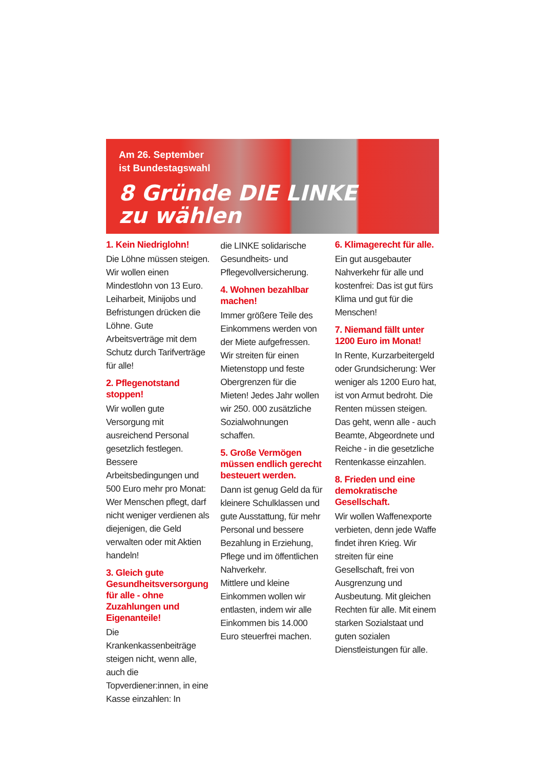Am 26. September
ist Bundestagswahl
8 Gründe DIE LINKE
zu wählen
1. Kein Niedriglohn!
Die Löhne müssen steigen. Wir wollen einen Mindestlohn von 13 Euro. Leiharbeit, Minijobs und Befristungen drücken die Löhne. Gute Arbeitsverträge mit dem Schutz durch Tarifverträge für alle!
2. Pflegenotstand stoppen!
Wir wollen gute Versorgung mit ausreichend Personal gesetzlich festlegen. Bessere Arbeitsbedingungen und 500 Euro mehr pro Monat: Wer Menschen pflegt, darf nicht weniger verdienen als diejenigen, die Geld verwalten oder mit Aktien handeln!
3. Gleich gute Gesundheitsversorgung für alle - ohne Zuzahlungen und Eigenanteile!
Die Krankenkassenbeiträge steigen nicht, wenn alle, auch die Topverdiener:innen, in eine Kasse einzahlen: In
die LINKE solidarische Gesundheits- und Pflegevollversicherung.
4. Wohnen bezahlbar machen!
Immer größere Teile des Einkommens werden von der Miete aufgefressen. Wir streiten für einen Mietenstopp und feste Obergrenzen für die Mieten! Jedes Jahr wollen wir 250. 000 zusätzliche Sozialwohnungen schaffen.
5. Große Vermögen müssen endlich gerecht besteuert werden.
Dann ist genug Geld da für kleinere Schulklassen und gute Ausstattung, für mehr Personal und bessere Bezahlung in Erziehung, Pflege und im öffentlichen Nahverkehr.
Mittlere und kleine Einkommen wollen wir entlasten, indem wir alle Einkommen bis 14.000 Euro steuerfrei machen.
6. Klimagerecht für alle.
Ein gut ausgebauter Nahverkehr für alle und kostenfrei: Das ist gut fürs Klima und gut für die Menschen!
7. Niemand fällt unter 1200 Euro im Monat!
In Rente, Kurzarbeitergeld oder Grundsicherung: Wer weniger als 1200 Euro hat, ist von Armut bedroht. Die Renten müssen steigen. Das geht, wenn alle - auch Beamte, Abgeordnete und Reiche - in die gesetzliche Rentenkasse einzahlen.
8. Frieden und eine demokratische Gesellschaft.
Wir wollen Waffenexporte verbieten, denn jede Waffe findet ihren Krieg. Wir streiten für eine Gesellschaft, frei von Ausgrenzung und Ausbeutung. Mit gleichen Rechten für alle. Mit einem starken Sozialstaat und guten sozialen Dienstleistungen für alle.